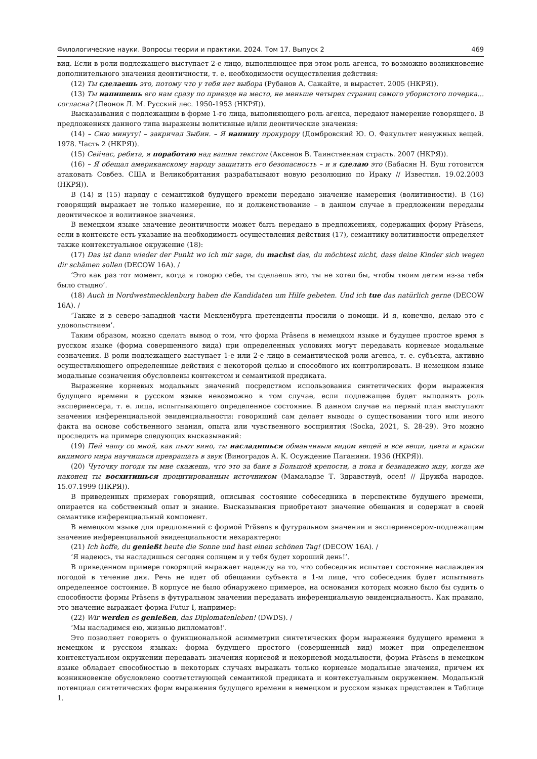Филологические науки. Вопросы теории и практики. 2024. Том 17. Выпуск 2 469
вид. Если в роли подлежащего выступает 2-е лицо, выполняющее при этом роль агенса, то возможно возникновение дополнительного значения деонтичности, т. е. необходимости осуществления действия:
(12) Ты сделаешь это, потому что у тебя нет выбора (Рубанов А. Сажайте, и вырастет. 2005 (НКРЯ)).
(13) Ты напишешь его нам сразу по приезде на место, не меньше четырех страниц самого убористого почерка... согласна? (Леонов Л. М. Русский лес. 1950-1953 (НКРЯ)).
Высказывания с подлежащим в форме 1-го лица, выполняющего роль агенса, передают намерение говорящего. В предложениях данного типа выражены волитивные и/или деонтические значения:
(14) – Сию минуту! – закричал Зыбин. – Я напишу прокурору (Домбровский Ю. О. Факультет ненужных вещей. 1978. Часть 2 (НКРЯ)).
(15) Сейчас, ребята, я поработаю над вашим текстом (Аксенов В. Таинственная страсть. 2007 (НКРЯ)).
(16) – Я обещал американскому народу защитить его безопасность – и я сделаю это (Бабасян Н. Буш готовится атаковать Совбез. США и Великобритания разрабатывают новую резолюцию по Ираку // Известия. 19.02.2003 (НКРЯ)).
В (14) и (15) наряду с семантикой будущего времени передано значение намерения (волитивности). В (16) говорящий выражает не только намерение, но и долженствование – в данном случае в предложении переданы деонтическое и волитивное значения.
В немецком языке значение деонтичности может быть передано в предложениях, содержащих форму Präsens, если в контексте есть указание на необходимость осуществления действия (17), семантику волитивности определяет также контекстуальное окружение (18):
(17) Das ist dann wieder der Punkt wo ich mir sage, du machst das, du möchtest nicht, dass deine Kinder sich wegen dir schämen sollen (DECOW 16A). /
‘Это как раз тот момент, когда я говорю себе, ты сделаешь это, ты не хотел бы, чтобы твоим детям из-за тебя было стыдно’.
(18) Auch in Nordwestmecklenburg haben die Kandidaten um Hilfe gebeten. Und ich tue das natürlich gerne (DECOW 16A). /
‘Также и в северо-западной части Мекленбурга претенденты просили о помощи. И я, конечно, делаю это с удовольствием’.
Таким образом, можно сделать вывод о том, что форма Präsens в немецком языке и будущее простое время в русском языке (форма совершенного вида) при определенных условиях могут передавать корневые модальные созначения. В роли подлежащего выступает 1-е или 2-е лицо в семантической роли агенса, т. е. субъекта, активно осуществляющего определенные действия с некоторой целью и способного их контролировать. В немецком языке модальные созначения обусловлены контекстом и семантикой предиката.
Выражение корневых модальных значений посредством использования синтетических форм выражения будущего времени в русском языке невозможно в том случае, если подлежащее будет выполнять роль экспериенсера, т. е. лица, испытывающего определенное состояние. В данном случае на первый план выступают значения инференциальной эвиденциальности: говорящий сам делает выводы о существовании того или иного факта на основе собственного знания, опыта или чувственного восприятия (Socka, 2021, S. 28-29). Это можно проследить на примере следующих высказываний:
(19) Пей чашу со мной, как пьют вино, ты насладишься обманчивым видом вещей и все вещи, цвета и краски видимого мира научишься превращать в звук (Виноградов А. К. Осуждение Паганини. 1936 (НКРЯ)).
(20) Чуточку погодя ты мне скажешь, что это за баня в Большой крепости, а пока я безнадежно жду, когда же наконец ты восхитишься процитированным источником (Мамаладзе Т. Здравствуй, осел! // Дружба народов. 15.07.1999 (НКРЯ)).
В приведенных примерах говорящий, описывая состояние собеседника в перспективе будущего времени, опирается на собственный опыт и знание. Высказывания приобретают значение обещания и содержат в своей семантике инференциальный компонент.
В немецком языке для предложений с формой Präsens в футуральном значении и экспериенсером-подлежащим значение инференциальной эвиденциальности нехарактерно:
(21) Ich hoffe, du genießt heute die Sonne und hast einen schönen Tag! (DECOW 16A). /
‘Я надеюсь, ты насладишься сегодня солнцем и у тебя будет хороший день!’.
В приведенном примере говорящий выражает надежду на то, что собеседник испытает состояние наслаждения погодой в течение дня. Речь не идет об обещании субъекта в 1-м лице, что собеседник будет испытывать определенное состояние. В корпусе не было обнаружено примеров, на основании которых можно было бы судить о способности формы Präsens в футуральном значении передавать инференциальную эвиденциальность. Как правило, это значение выражает форма Futur I, например:
(22) Wir werden es genießen, das Diplomatenleben! (DWDS). /
‘Мы насладимся ею, жизнью дипломатов!’.
Это позволяет говорить о функциональной асимметрии синтетических форм выражения будущего времени в немецком и русском языках: форма будущего простого (совершенный вид) может при определенном контекстуальном окружении передавать значения корневой и некорневой модальности, форма Präsens в немецком языке обладает способностью в некоторых случаях выражать только корневые модальные значения, причем их возникновение обусловлено соответствующей семантикой предиката и контекстуальным окружением. Модальный потенциал синтетических форм выражения будущего времени в немецком и русском языках представлен в Таблице 1.